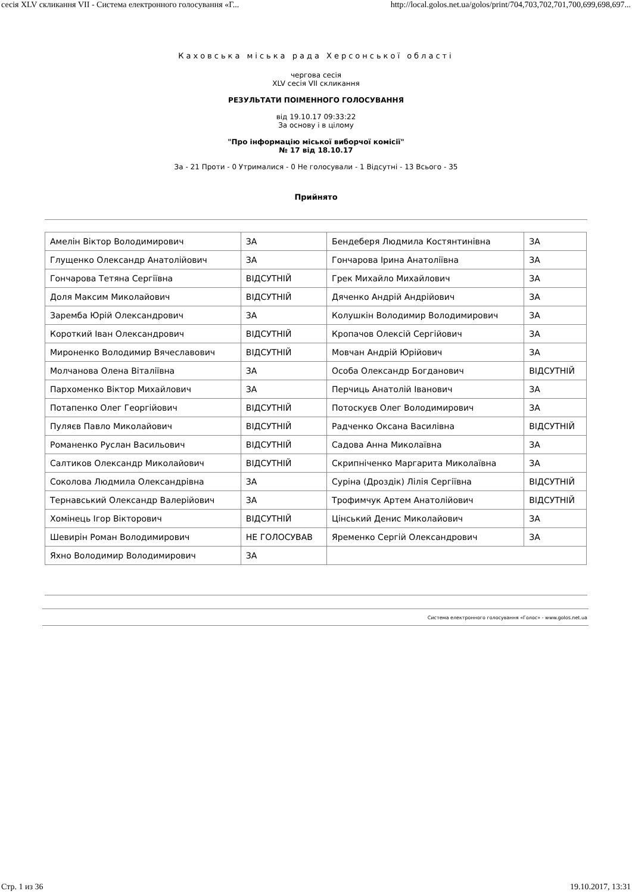сесія XLV скликання VII - Система електронного голосування «Г... http://local.golos.net.ua/golos/print/704,703,702,701,700,699,698,697...
Каховська міська рада Херсонської області
чергова сесія
XLV сесія VII скликання
РЕЗУЛЬТАТИ ПОІМЕННОГО ГОЛОСУВАННЯ
від 19.10.17 09:33:22
За основу і в цілому
"Про інформацію міської виборчої комісії"
№ 17 від 18.10.17
За - 21 Проти - 0 Утрималися - 0 Не голосували - 1 Відсутні - 13 Всього - 35
Прийнято
| Амелін Віктор Володимирович | ЗА | Бендеберя Людмила Костянтинівна | ЗА |
| Глущенко Олександр Анатолійович | ЗА | Гончарова Ірина Анатоліївна | ЗА |
| Гончарова Тетяна Сергіївна | ВІДСУТНІЙ | Грек Михайло Михайлович | ЗА |
| Доля Максим Миколайович | ВІДСУТНІЙ | Дяченко Андрій Андрійович | ЗА |
| Заремба Юрій Олександрович | ЗА | Колушкін Володимир Володимирович | ЗА |
| Короткий Іван Олександрович | ВІДСУТНІЙ | Кропачов Олексій Сергійович | ЗА |
| Мироненко Володимир Вячеславович | ВІДСУТНІЙ | Мовчан Андрій Юрійович | ЗА |
| Молчанова Олена Віталіївна | ЗА | Особа Олександр Богданович | ВІДСУТНІЙ |
| Пархоменко Віктор Михайлович | ЗА | Перчиць Анатолій Іванович | ЗА |
| Потапенко Олег Георгійович | ВІДСУТНІЙ | Потоскуєв Олег Володимирович | ЗА |
| Пуляєв Павло Миколайович | ВІДСУТНІЙ | Радченко Оксана Василівна | ВІДСУТНІЙ |
| Романенко Руслан Васильович | ВІДСУТНІЙ | Садова Анна Миколаївна | ЗА |
| Салтиков Олександр Миколайович | ВІДСУТНІЙ | Скрипніченко Маргарита Миколаївна | ЗА |
| Соколова Людмила Олександрівна | ЗА | Суріна (Дроздік) Лілія Сергіївна | ВІДСУТНІЙ |
| Тернавський Олександр Валерійович | ЗА | Трофимчук Артем Анатолійович | ВІДСУТНІЙ |
| Хомінець Ігор Вікторович | ВІДСУТНІЙ | Цінський Денис Миколайович | ЗА |
| Шевирін Роман Володимирович | НЕ ГОЛОСУВАВ | Яременко Сергій Олександрович | ЗА |
| Яхно Володимир Володимирович | ЗА | | |
Система електронного голосування «Голос» - www.golos.net.ua
Стр. 1 из 36 19.10.2017, 13:31